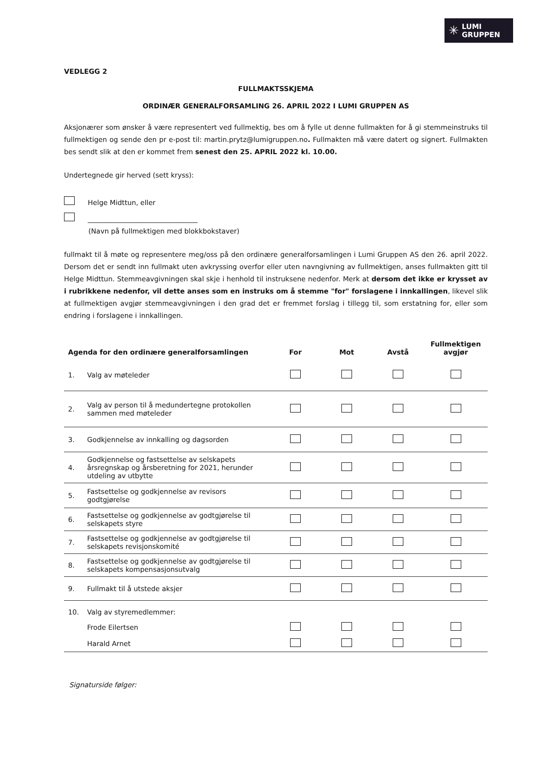✳ LUMI
GRUPPEN
VEDLEGG 2
FULLMAKTSSKJEMA
ORDINÆR GENERALFORSAMLING 26. APRIL 2022 I LUMI GRUPPEN AS
Aksjonærer som ønsker å være representert ved fullmektig, bes om å fylle ut denne fullmakten for å gi stemmeinstruks til fullmektigen og sende den pr e-post til: martin.prytz@lumigruppen.no. Fullmakten må være datert og signert. Fullmakten bes sendt slik at den er kommet frem senest den 25. APRIL 2022 kl. 10.00.
Undertegnede gir herved (sett kryss):
Helge Midttun, eller
________________________________
(Navn på fullmektigen med blokkbokstaver)
fullmakt til å møte og representere meg/oss på den ordinære generalforsamlingen i Lumi Gruppen AS den 26. april 2022. Dersom det er sendt inn fullmakt uten avkryssing overfor eller uten navngivning av fullmektigen, anses fullmakten gitt til Helge Midttun. Stemmeavgivningen skal skje i henhold til instruksene nedenfor. Merk at dersom det ikke er krysset av i rubrikkene nedenfor, vil dette anses som en instruks om å stemme "for" forslagene i innkallingen, likevel slik at fullmektigen avgjør stemmeavgivningen i den grad det er fremmet forslag i tillegg til, som erstatning for, eller som endring i forslagene i innkallingen.
| Agenda for den ordinære generalforsamlingen | | For | Mot | Avstå | Fullmektigen avgjør |
| --- | --- | --- | --- | --- | --- |
| 1. | Valg av møteleder | | | | |
| 2. | Valg av person til å medundertegne protokollen sammen med møteleder | | | | |
| 3. | Godkjennelse av innkalling og dagsorden | | | | |
| 4. | Godkjennelse og fastsettelse av selskapets årsregnskap og årsberetning for 2021, herunder utdeling av utbytte | | | | |
| 5. | Fastsettelse og godkjennelse av revisors godtgjørelse | | | | |
| 6. | Fastsettelse og godkjennelse av godtgjørelse til selskapets styre | | | | |
| 7. | Fastsettelse og godkjennelse av godtgjørelse til selskapets revisjonskomité | | | | |
| 8. | Fastsettelse og godkjennelse av godtgjørelse til selskapets kompensasjonsutvalg | | | | |
| 9. | Fullmakt til å utstede aksjer | | | | |
| 10. | Valg av styremedlemmer: | | | | |
| | Frode Eilertsen | | | | |
| | Harald Arnet | | | | |
Signaturside følger: